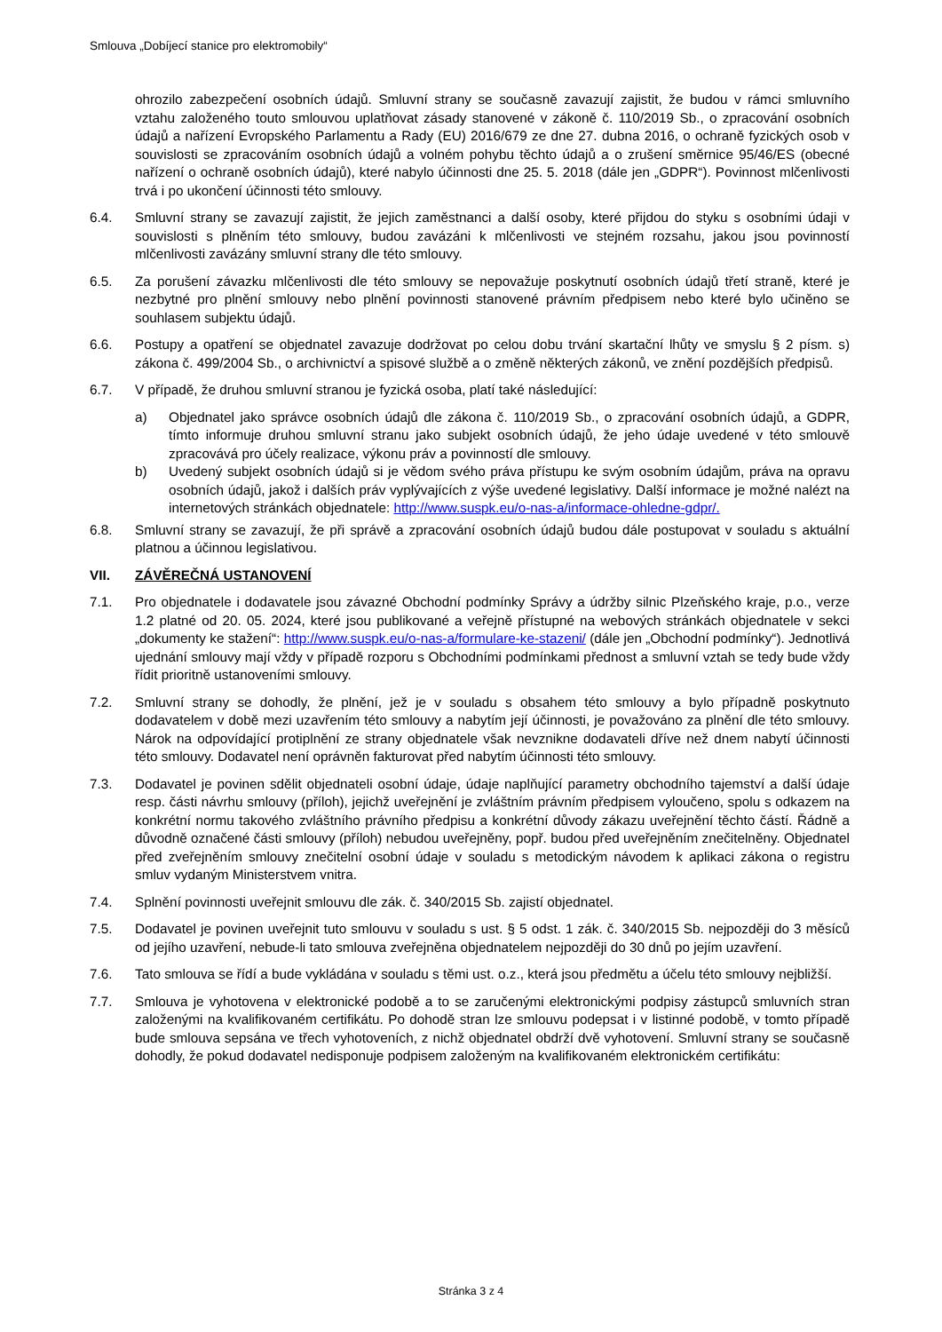Smlouva „Dobíjecí stanice pro elektromobily“
ohrozilo zabezpečení osobních údajů. Smluvní strany se současně zavazují zajistit, že budou v rámci smluvního vztahu založeného touto smlouvou uplatňovat zásady stanovené v zákoně č. 110/2019 Sb., o zpracování osobních údajů a nařízení Evropského Parlamentu a Rady (EU) 2016/679 ze dne 27. dubna 2016, o ochraně fyzických osob v souvislosti se zpracováním osobních údajů a volném pohybu těchto údajů a o zrušení směrnice 95/46/ES (obecné nařízení o ochraně osobních údajů), které nabylo účinnosti dne 25. 5. 2018 (dále jen „GDPR“). Povinnost mlčenlivosti trvá i po ukončení účinnosti této smlouvy.
6.4. Smluvní strany se zavazují zajistit, že jejich zaměstnanci a další osoby, které přijdou do styku s osobními údaji v souvislosti s plněním této smlouvy, budou zavázáni k mlčenlivosti ve stejném rozsahu, jakou jsou povinností mlčenlivosti zavázány smluvní strany dle této smlouvy.
6.5. Za porušení závazku mlčenlivosti dle této smlouvy se nepovažuje poskytnutí osobních údajů třetí straně, které je nezbytné pro plnění smlouvy nebo plnění povinnosti stanovené právním předpisem nebo které bylo učiněno se souhlasem subjektu údajů.
6.6. Postupy a opatření se objednatel zavazuje dodržovat po celou dobu trvání skartační lhůty ve smyslu § 2 písm. s) zákona č. 499/2004 Sb., o archivnictví a spisové službě a o změně některých zákonů, ve znění pozdějších předpisů.
6.7. V případě, že druhou smluvní stranou je fyzická osoba, platí také následující:
a) Objednatel jako správce osobních údajů dle zákona č. 110/2019 Sb., o zpracování osobních údajů, a GDPR, tímto informuje druhou smluvní stranu jako subjekt osobních údajů, že jeho údaje uvedené v této smlouvě zpracovává pro účely realizace, výkonu práv a povinností dle smlouvy.
b) Uvedený subjekt osobních údajů si je vědom svého práva přístupu ke svým osobním údajům, práva na opravu osobních údajů, jakož i dalších práv vyplývajících z výše uvedené legislativy. Další informace je možné nalézt na internetových stránkách objednatele: http://www.suspk.eu/o-nas-a/informace-ohledne-gdpr/.
6.8. Smluvní strany se zavazují, že při správě a zpracování osobních údajů budou dále postupovat v souladu s aktuální platnou a účinnou legislativou.
VII. ZÁVĚREČNÁ USTANOVENÍ
7.1. Pro objednatele i dodavatele jsou závazné Obchodní podmínky Správy a údržby silnic Plzeňského kraje, p.o., verze 1.2 platné od 20. 05. 2024, které jsou publikované a veřejně přístupné na webových stránkách objednatele v sekci „dokumenty ke stažení“: http://www.suspk.eu/o-nas-a/formulare-ke-stazeni/ (dále jen „Obchodní podmínky“). Jednotlivá ujednání smlouvy mají vždy v případě rozporu s Obchodními podmínkami přednost a smluvní vztah se tedy bude vždy řídit prioritně ustanoveními smlouvy.
7.2. Smluvní strany se dohodly, že plnění, jež je v souladu s obsahem této smlouvy a bylo případně poskytnuto dodavatelem v době mezi uzavřením této smlouvy a nabytím její účinnosti, je považováno za plnění dle této smlouvy. Nárok na odpovídající protiplnění ze strany objednatele však nevznikne dodavateli dříve než dnem nabytí účinnosti této smlouvy. Dodavatel není oprávněn fakturovat před nabytím účinnosti této smlouvy.
7.3. Dodavatel je povinen sdělit objednateli osobní údaje, údaje naplňující parametry obchodního tajemství a další údaje resp. části návrhu smlouvy (příloh), jejichž uveřejnění je zvláštním právním předpisem vyloučeno, spolu s odkazem na konkrétní normu takového zvláštního právního předpisu a konkrétní důvody zákazu uveřejnění těchto částí. Řádně a důvodně označené části smlouvy (příloh) nebudou uveřejněny, popř. budou před uveřejněním znečitelněny. Objednatel před zveřejněním smlouvy znečitelní osobní údaje v souladu s metodickým návodem k aplikaci zákona o registru smluv vydaným Ministerstvem vnitra.
7.4. Splnění povinnosti uveřejnit smlouvu dle zák. č. 340/2015 Sb. zajistí objednatel.
7.5. Dodavatel je povinen uveřejnit tuto smlouvu v souladu s ust. § 5 odst. 1 zák. č. 340/2015 Sb. nejpozději do 3 měsíců od jejího uzavření, nebude-li tato smlouva zveřejněna objednatelem nejpozději do 30 dnů po jejím uzavření.
7.6. Tato smlouva se řídí a bude vykládána v souladu s těmi ust. o.z., která jsou předmětu a účelu této smlouvy nejbližší.
7.7. Smlouva je vyhotovena v elektronické podobě a to se zaručenými elektronickými podpisy zástupců smluvních stran založenými na kvalifikovaném certifikátu. Po dohodě stran lze smlouvu podepsat i v listinné podobě, v tomto případě bude smlouva sepsána ve třech vyhotoveních, z nichž objednatel obdrží dvě vyhotovení. Smluvní strany se současně dohodly, že pokud dodavatel nedisponuje podpisem založeným na kvalifikovaném elektronickém certifikátu:
Stránka 3 z 4